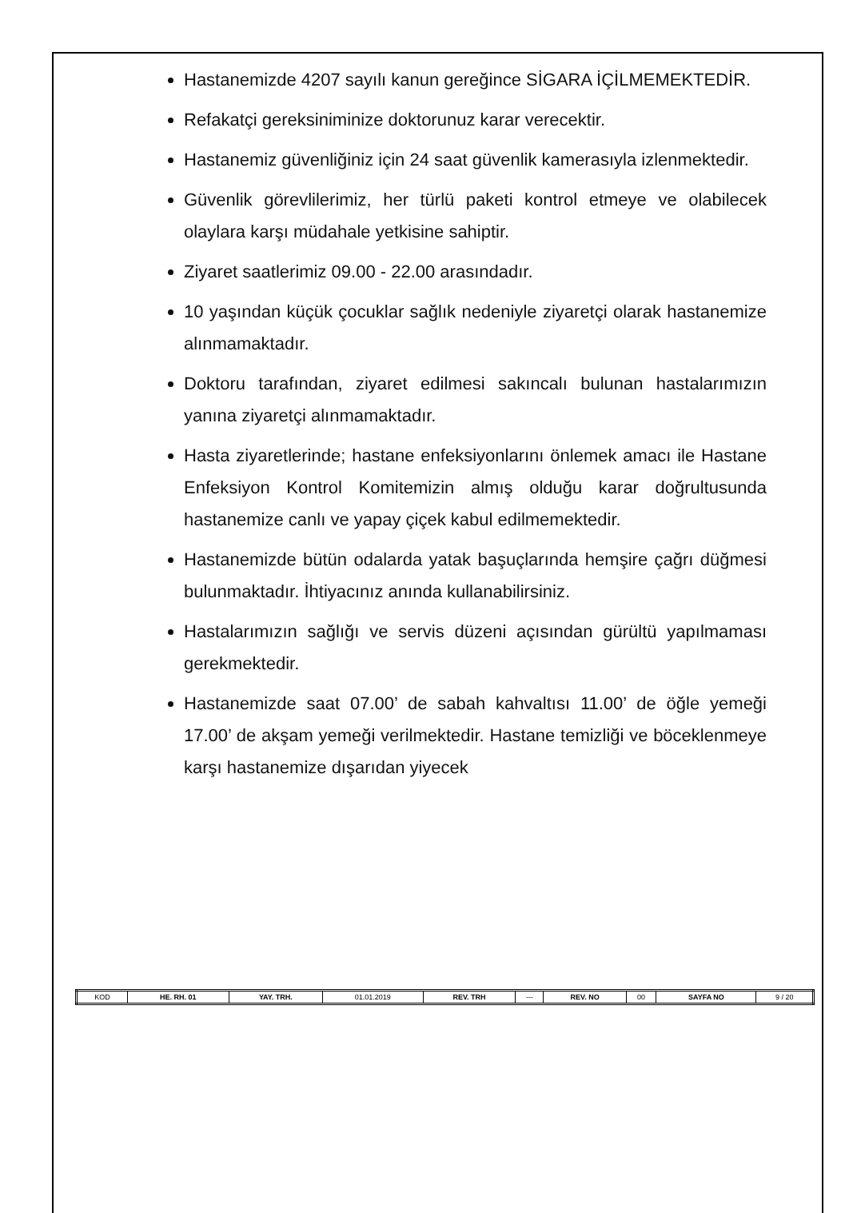Hastanemizde 4207 sayılı kanun gereğince SİGARA İÇİLMEMEKTEDİR.
Refakatçi gereksiniminize doktorunuz karar verecektir.
Hastanemiz güvenliğiniz için 24 saat güvenlik kamerasıyla izlenmektedir.
Güvenlik görevlilerimiz, her türlü paketi kontrol etmeye ve olabilecek olaylara karşı müdahale yetkisine sahiptir.
Ziyaret saatlerimiz 09.00 - 22.00 arasındadır.
10 yaşından küçük çocuklar sağlık nedeniyle ziyaretçi olarak hastanemize alınmamaktadır.
Doktoru tarafından, ziyaret edilmesi sakıncalı bulunan hastalarımızın yanına ziyaretçi alınmamaktadır.
Hasta ziyaretlerinde; hastane enfeksiyonlarını önlemek amacı ile Hastane Enfeksiyon Kontrol Komitemizin almış olduğu karar doğrultusunda hastanemize canlı ve yapay çiçek kabul edilmemektedir.
Hastanemizde bütün odalarda yatak başuçlarında hemşire çağrı düğmesi bulunmaktadır. İhtiyacınız anında kullanabilirsiniz.
Hastalarımızın sağlığı ve servis düzeni açısından gürültü yapılmaması gerekmektedir.
Hastanemizde saat 07.00’ de sabah kahvaltısı 11.00’ de öğle yemeği 17.00’ de akşam yemeği verilmektedir. Hastane temizliği ve böceklenmeye karşı hastanemize dışarıdan yiyecek
| KOD | HE. RH. 01 | YAY. TRH. | 01.01.2019 | REV. TRH | --- | REV. NO | 00 | SAYFA NO | 9 / 20 |